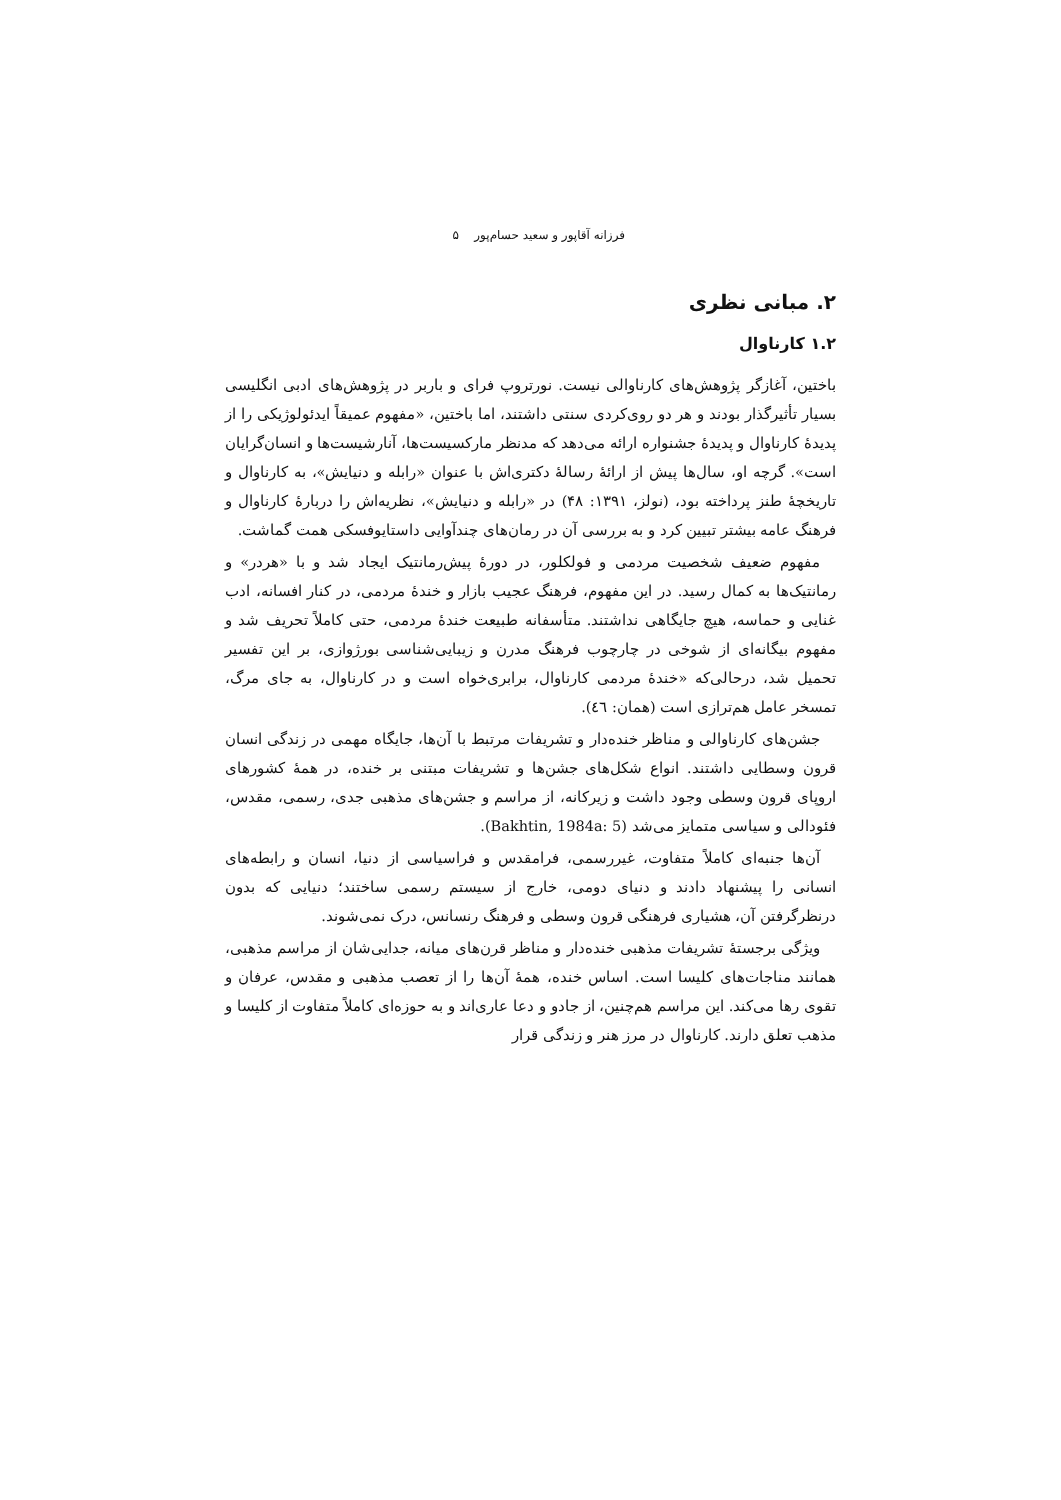فرزانه آقاپور و سعید حسام‌پور ۵
۲. مبانی نظری
۱.۲ کارناوال
باختین، آغازگر پژوهش‌های کارناوالی نیست. نورتروپ فرای و باربر در پژوهش‌های ادبی انگلیسی بسیار تأثیرگذار بودند و هر دو روی‌کردی سنتی داشتند، اما باختین، «مفهوم عمیقاً ایدئولوژیکی را از پدیدهٔ کارناوال و پدیدهٔ جشنواره ارائه می‌دهد که مدنظر مارکسیست‌ها، آنارشیست‌ها و انسان‌گرایان است». گرچه او، سال‌ها پیش از ارائهٔ رسالهٔ دکتری‌اش با عنوان «رابله و دنیایش»، به کارناوال و تاریخچهٔ طنز پرداخته بود، (نولز، ۱۳۹۱: ۴۸) در «رابله و دنیایش»، نظریه‌اش را دربارهٔ کارناوال و فرهنگ عامه بیشتر تبیین کرد و به بررسی آن در رمان‌های چندآوایی داستایوفسکی همت گماشت.
مفهوم ضعیف شخصیت مردمی و فولکلور، در دورهٔ پیش‌رمانتیک ایجاد شد و با «هردر» و رمانتیک‌ها به کمال رسید. در این مفهوم، فرهنگ عجیب بازار و خندهٔ مردمی، در کنار افسانه، ادب غنایی و حماسه، هیچ جایگاهی نداشتند. متأسفانه طبیعت خندهٔ مردمی، حتی کاملاً تحریف شد و مفهوم بیگانه‌ای از شوخی در چارچوب فرهنگ مدرن و زیبایی‌شناسی بورژوازی، بر این تفسیر تحمیل شد، درحالی‌که «خندهٔ مردمی کارناوال، برابری‌خواه است و در کارناوال، به جای مرگ، تمسخر عامل هم‌ترازی است (همان: ٤٦).
جشن‌های کارناوالی و مناظر خنده‌دار و تشریفات مرتبط با آن‌ها، جایگاه مهمی در زندگی انسان قرون وسطایی داشتند. انواع شکل‌های جشن‌ها و تشریفات مبتنی بر خنده، در همهٔ کشورهای اروپای قرون وسطی وجود داشت و زیرکانه، از مراسم و جشن‌های مذهبی جدی، رسمی، مقدس، فئودالی و سیاسی متمایز می‌شد (Bakhtin, 1984a: 5).
آن‌ها جنبه‌ای کاملاً متفاوت، غیررسمی، فرامقدس و فراسیاسی از دنیا، انسان و رابطه‌های انسانی را پیشنهاد دادند و دنیای دومی، خارج از سیستم رسمی ساختند؛ دنیایی که بدون درنظرگرفتن آن، هشیاری فرهنگی قرون وسطی و فرهنگ رنسانس، درک نمی‌شوند.
ویژگی برجستهٔ تشریفات مذهبی خنده‌دار و مناظر قرن‌های میانه، جدایی‌شان از مراسم مذهبی، همانند مناجات‌های کلیسا است. اساس خنده، همهٔ آن‌ها را از تعصب مذهبی و مقدس، عرفان و تقوی رها می‌کند. این مراسم هم‌چنین، از جادو و دعا عاری‌اند و به حوزه‌ای کاملاً متفاوت از کلیسا و مذهب تعلق دارند. کارناوال در مرز هنر و زندگی قرار